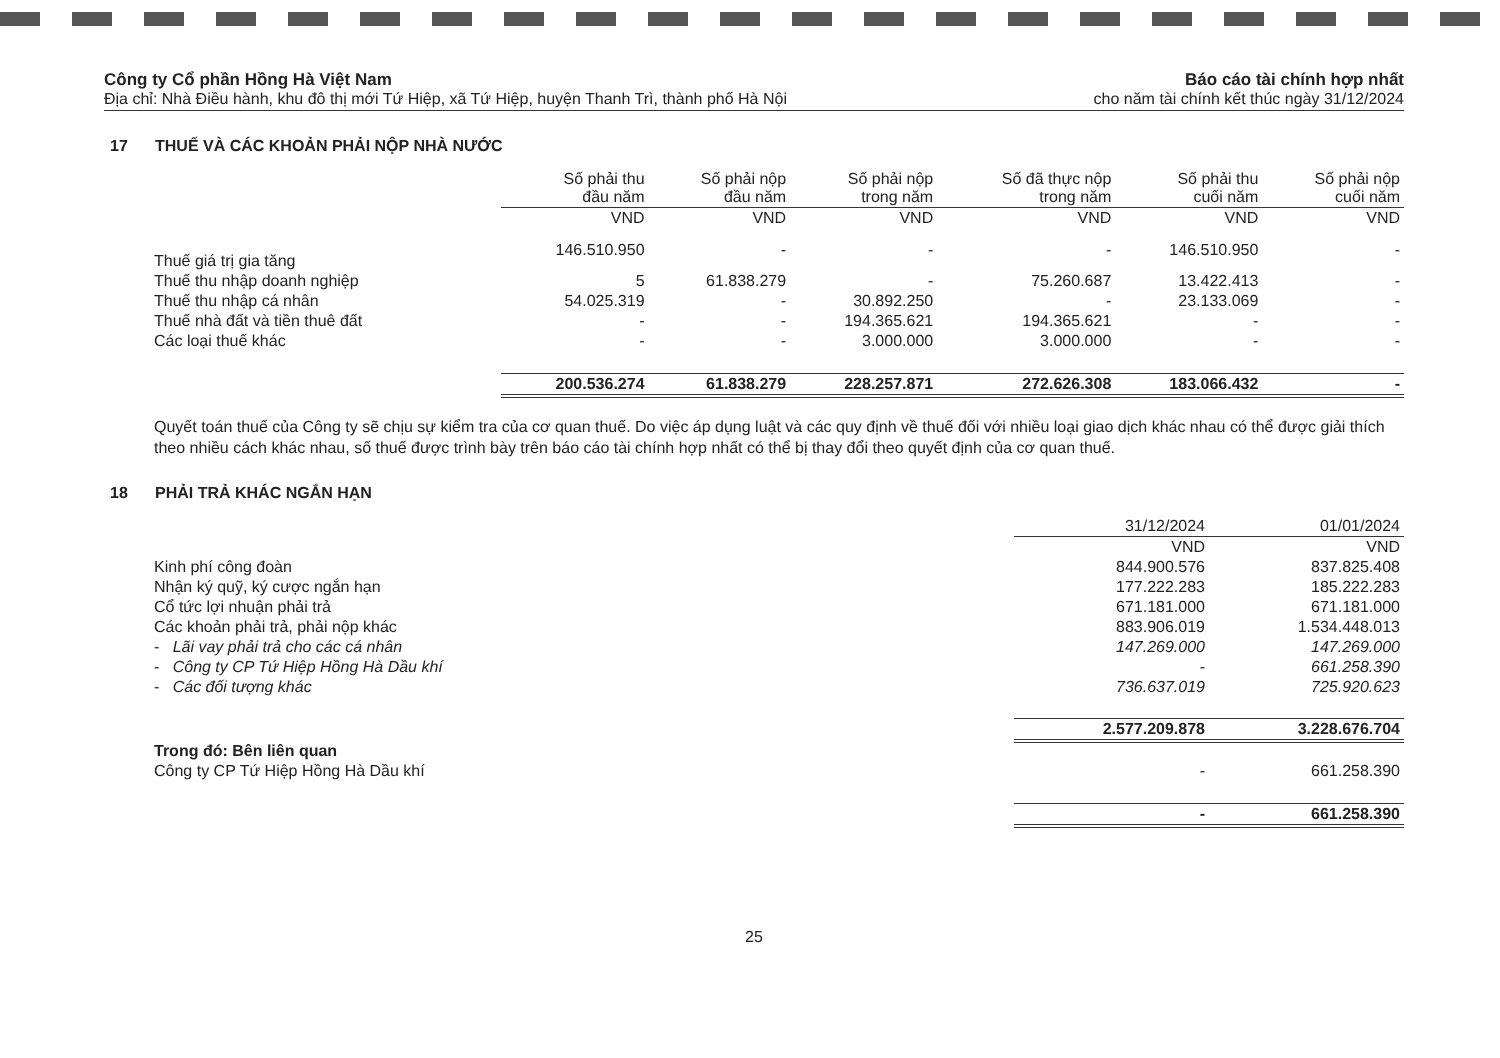Công ty Cổ phần Hồng Hà Việt Nam
Địa chỉ: Nhà Điều hành, khu đô thị mới Tứ Hiệp, xã Tứ Hiệp, huyện Thanh Trì, thành phố Hà Nội
Báo cáo tài chính hợp nhất
cho năm tài chính kết thúc ngày 31/12/2024
17 THUẾ VÀ CÁC KHOẢN PHẢI NỘP NHÀ NƯỚC
| | Số phải thu đầu năm | Số phải nộp đầu năm | Số phải nộp trong năm | Số đã thực nộp trong năm | Số phải thu cuối năm | Số phải nộp cuối năm |
| --- | --- | --- | --- | --- | --- | --- |
| | VND | VND | VND | VND | VND | VND |
| Thuế giá trị gia tăng | 146.510.950 | - | - | - | 146.510.950 | - |
| Thuế thu nhập doanh nghiệp | 5 | 61.838.279 | - | 75.260.687 | 13.422.413 | - |
| Thuế thu nhập cá nhân | 54.025.319 | - | 30.892.250 | - | 23.133.069 | - |
| Thuế nhà đất và tiền thuê đất | - | - | 194.365.621 | 194.365.621 | - | - |
| Các loại thuế khác | - | - | 3.000.000 | 3.000.000 | - | - |
| | 200.536.274 | 61.838.279 | 228.257.871 | 272.626.308 | 183.066.432 | - |
Quyết toán thuế của Công ty sẽ chịu sự kiểm tra của cơ quan thuế. Do việc áp dụng luật và các quy định về thuế đối với nhiều loại giao dịch khác nhau có thể được giải thích theo nhiều cách khác nhau, số thuế được trình bày trên báo cáo tài chính hợp nhất có thể bị thay đổi theo quyết định của cơ quan thuế.
18 PHẢI TRẢ KHÁC NGẮN HẠN
| | 31/12/2024 | 01/01/2024 |
| --- | --- | --- |
| | VND | VND |
| Kinh phí công đoàn | 844.900.576 | 837.825.408 |
| Nhận ký quỹ, ký cược ngắn hạn | 177.222.283 | 185.222.283 |
| Cổ tức lợi nhuận phải trả | 671.181.000 | 671.181.000 |
| Các khoản phải trả, phải nộp khác | 883.906.019 | 1.534.448.013 |
| - Lãi vay phải trả cho các cá nhân | 147.269.000 | 147.269.000 |
| - Công ty CP Tứ Hiệp Hồng Hà Dầu khí | - | 661.258.390 |
| - Các đối tượng khác | 736.637.019 | 725.920.623 |
| | 2.577.209.878 | 3.228.676.704 |
| Trong đó: Bên liên quan | | |
| Công ty CP Tứ Hiệp Hồng Hà Dầu khí | - | 661.258.390 |
| | - | 661.258.390 |
25